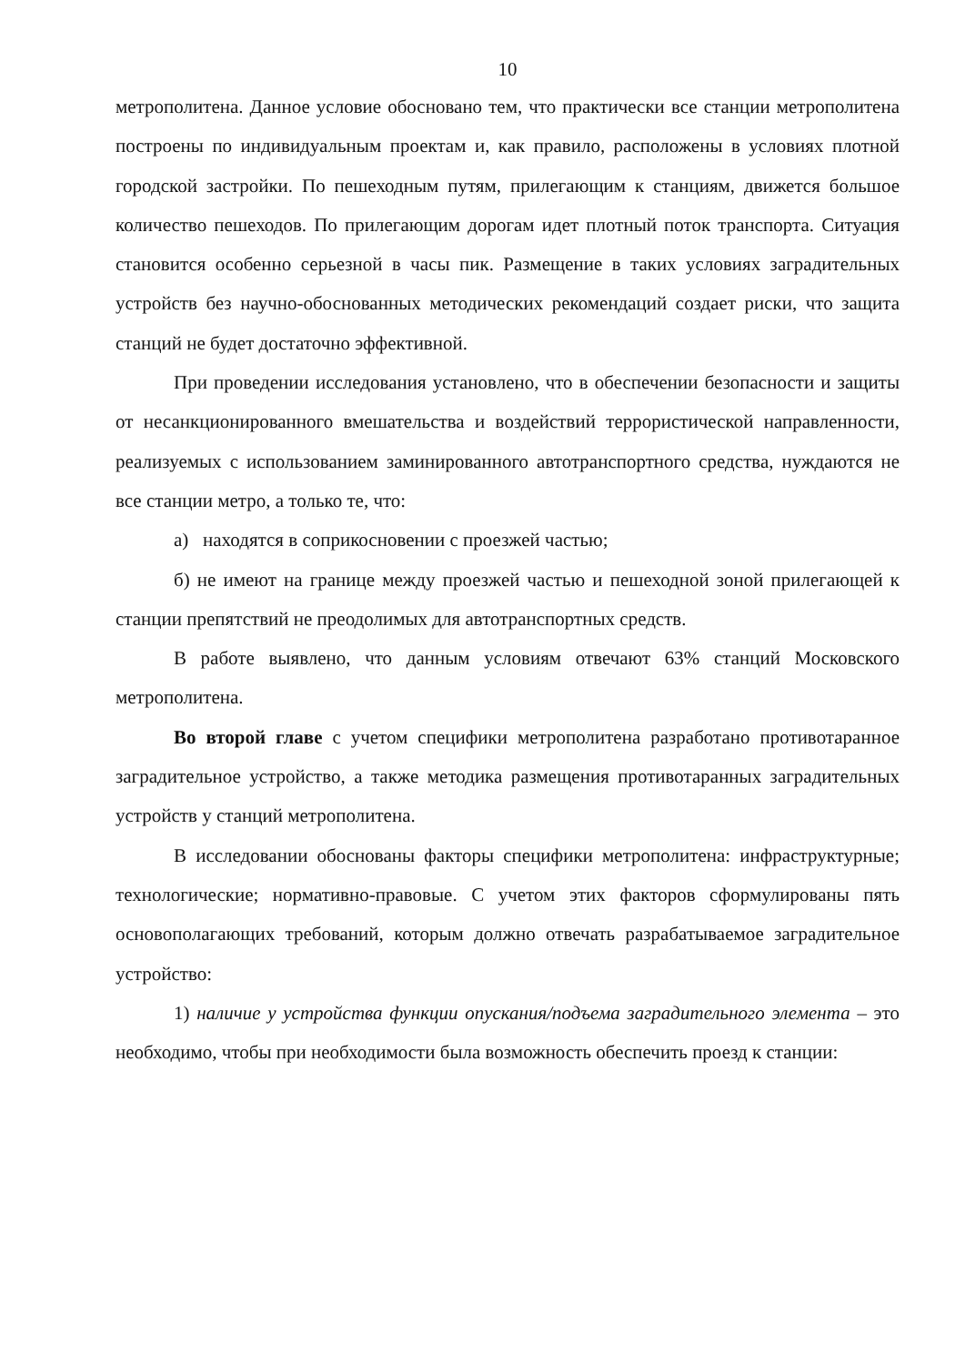10
метрополитена. Данное условие обосновано тем, что практически все станции метрополитена построены по индивидуальным проектам и, как правило, расположены в условиях плотной городской застройки. По пешеходным путям, прилегающим к станциям, движется большое количество пешеходов. По прилегающим дорогам идет плотный поток транспорта. Ситуация становится особенно серьезной в часы пик. Размещение в таких условиях заградительных устройств без научно-обоснованных методических рекомендаций создает риски, что защита станций не будет достаточно эффективной.
При проведении исследования установлено, что в обеспечении безопасности и защиты от несанкционированного вмешательства и воздействий террористической направленности, реализуемых с использованием заминированного автотранспортного средства, нуждаются не все станции метро, а только те, что:
а) находятся в соприкосновении с проезжей частью;
б) не имеют на границе между проезжей частью и пешеходной зоной прилегающей к станции препятствий не преодолимых для автотранспортных средств.
В работе выявлено, что данным условиям отвечают 63% станций Московского метрополитена.
Во второй главе с учетом специфики метрополитена разработано противотаранное заградительное устройство, а также методика размещения противотаранных заградительных устройств у станций метрополитена.
В исследовании обоснованы факторы специфики метрополитена: инфраструктурные; технологические; нормативно-правовые. С учетом этих факторов сформулированы пять основополагающих требований, которым должно отвечать разрабатываемое заградительное устройство:
1) наличие у устройства функции опускания/подъема заградительного элемента – это необходимо, чтобы при необходимости была возможность обеспечить проезд к станции: